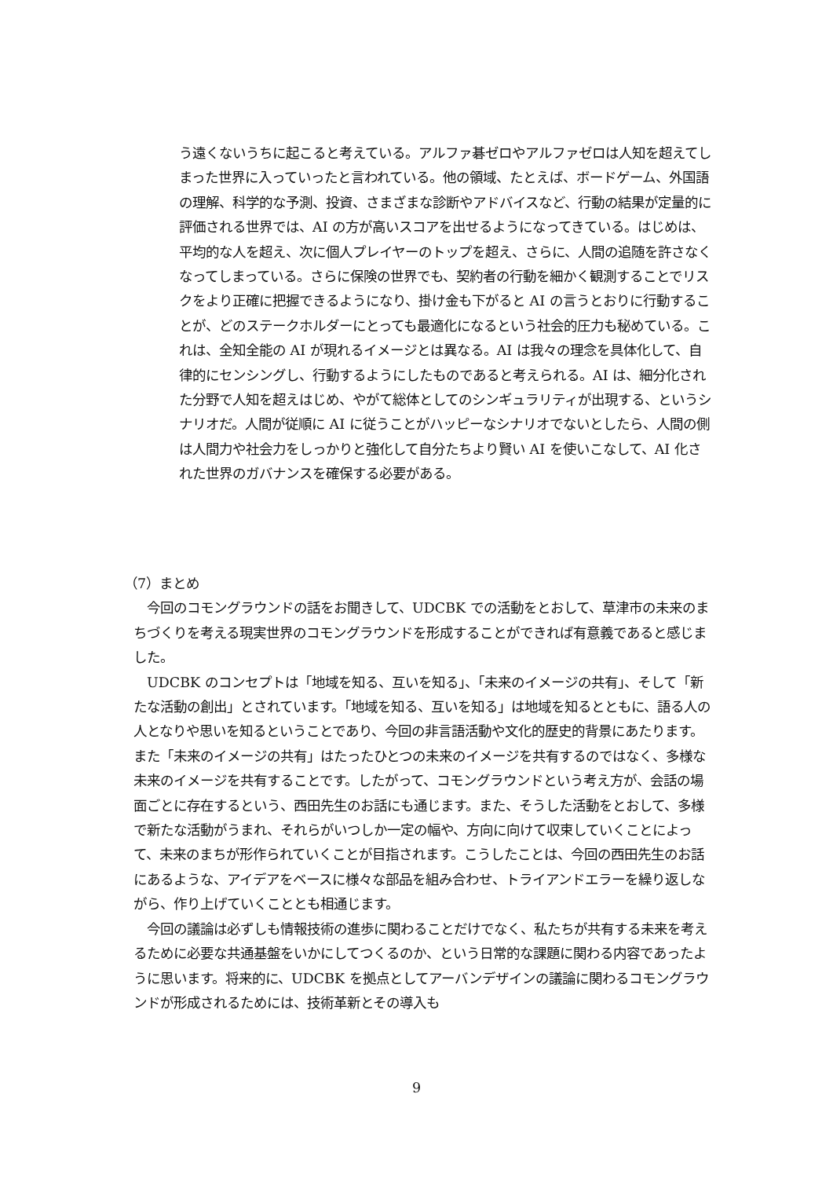う遠くないうちに起こると考えている。アルファ碁ゼロやアルファゼロは人知を超えてしまった世界に入っていったと言われている。他の領域、たとえば、ボードゲーム、外国語の理解、科学的な予測、投資、さまざまな診断やアドバイスなど、行動の結果が定量的に評価される世界では、AI の方が高いスコアを出せるようになってきている。はじめは、平均的な人を超え、次に個人プレイヤーのトップを超え、さらに、人間の追随を許さなくなってしまっている。さらに保険の世界でも、契約者の行動を細かく観測することでリスクをより正確に把握できるようになり、掛け金も下がると AI の言うとおりに行動することが、どのステークホルダーにとっても最適化になるという社会的圧力も秘めている。これは、全知全能の AI が現れるイメージとは異なる。AI は我々の理念を具体化して、自律的にセンシングし、行動するようにしたものであると考えられる。AI は、細分化された分野で人知を超えはじめ、やがて総体としてのシンギュラリティが出現する、というシナリオだ。人間が従順に AI に従うことがハッピーなシナリオでないとしたら、人間の側は人間力や社会力をしっかりと強化して自分たちより賢い AI を使いこなして、AI 化された世界のガバナンスを確保する必要がある。
（7）まとめ
　今回のコモングラウンドの話をお聞きして、UDCBK での活動をとおして、草津市の未来のまちづくりを考える現実世界のコモングラウンドを形成することができれば有意義であると感じました。
　UDCBK のコンセプトは「地域を知る、互いを知る」、「未来のイメージの共有」、そして「新たな活動の創出」とされています。「地域を知る、互いを知る」は地域を知るとともに、語る人の人となりや思いを知るということであり、今回の非言語活動や文化的歴史的背景にあたります。また「未来のイメージの共有」はたったひとつの未来のイメージを共有するのではなく、多様な未来のイメージを共有することです。したがって、コモングラウンドという考え方が、会話の場面ごとに存在するという、西田先生のお話にも通じます。また、そうした活動をとおして、多様で新たな活動がうまれ、それらがいつしか一定の幅や、方向に向けて収束していくことによって、未来のまちが形作られていくことが目指されます。こうしたことは、今回の西田先生のお話にあるような、アイデアをベースに様々な部品を組み合わせ、トライアンドエラーを繰り返しながら、作り上げていくこととも相通じます。
　今回の議論は必ずしも情報技術の進歩に関わることだけでなく、私たちが共有する未来を考えるために必要な共通基盤をいかにしてつくるのか、という日常的な課題に関わる内容であったように思います。将来的に、UDCBK を拠点としてアーバンデザインの議論に関わるコモングラウンドが形成されるためには、技術革新とその導入も
9